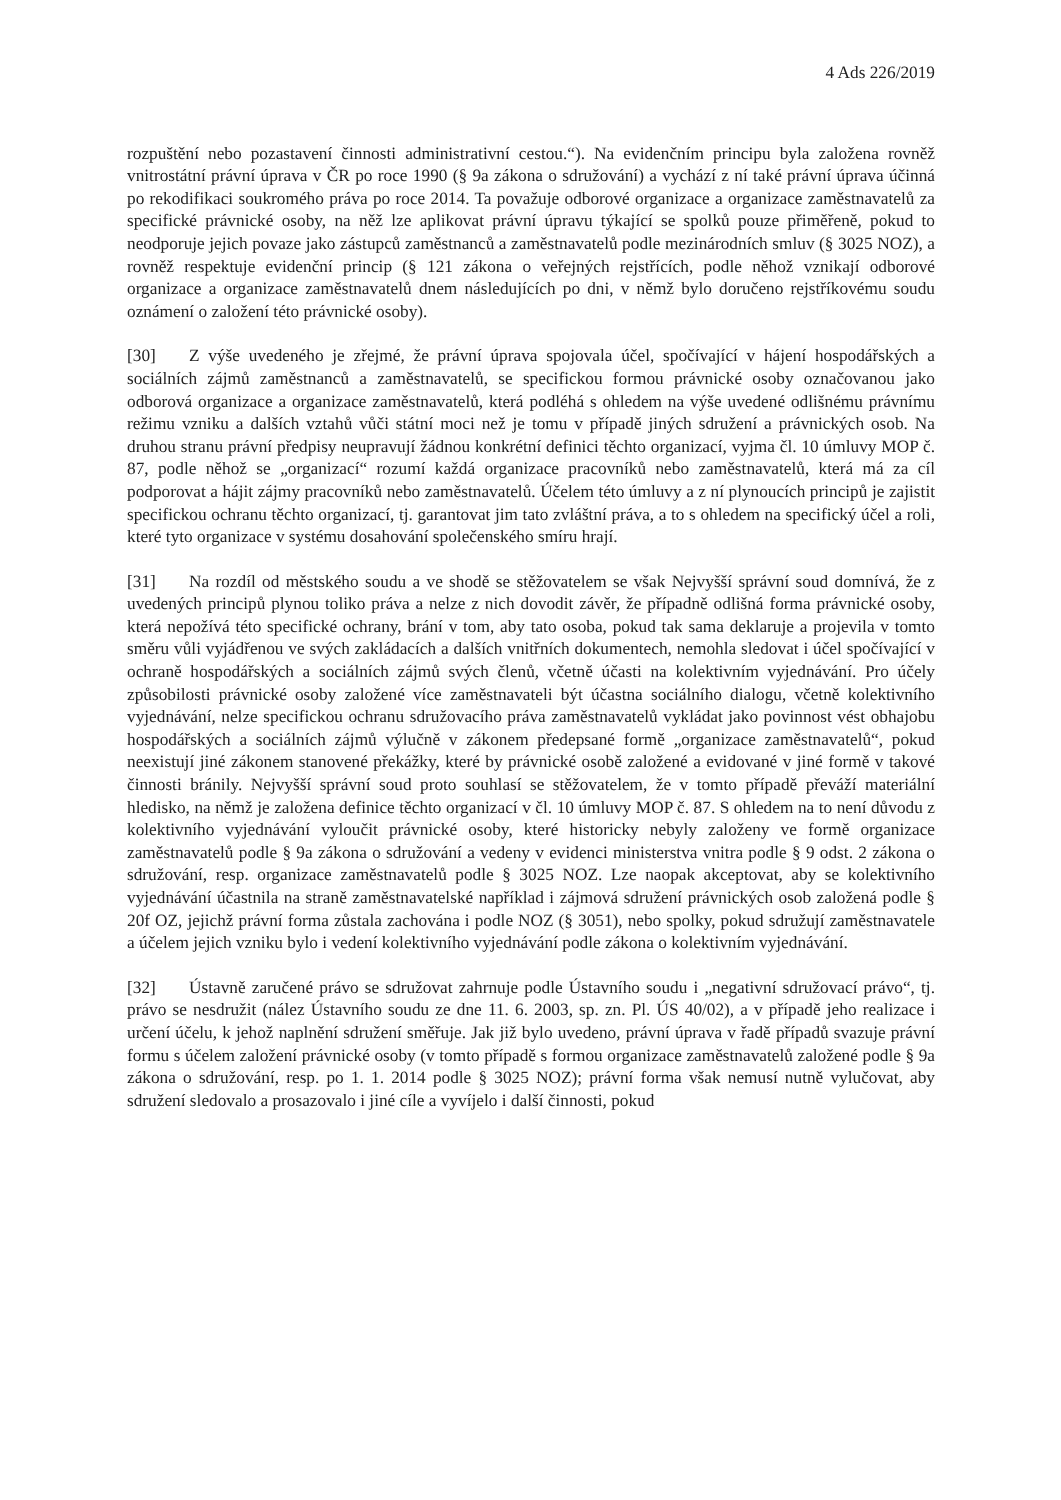4 Ads 226/2019
rozpuštění nebo pozastavení činnosti administrativní cestou.“). Na evidenčním principu byla založena rovněž vnitrostátní právní úprava v ČR po roce 1990 (§ 9a zákona o sdružování) a vychází z ní také právní úprava účinná po rekodifikaci soukromého práva po roce 2014. Ta považuje odborové organizace a organizace zaměstnavatelů za specifické právnické osoby, na něž lze aplikovat právní úpravu týkající se spolků pouze přiměřeně, pokud to neodporuje jejich povaze jako zástupců zaměstnanců a zaměstnavatelů podle mezinárodních smluv (§ 3025 NOZ), a rovněž respektuje evidenční princip (§ 121 zákona o veřejných rejstřících, podle něhož vznikají odborové organizace a organizace zaměstnavatelů dnem následujících po dni, v němž bylo doručeno rejstříkovému soudu oznámení o založení této právnické osoby).
[30] Z výše uvedeného je zřejmé, že právní úprava spojovala účel, spočívající v hájení hospodářských a sociálních zájmů zaměstnanců a zaměstnavatelů, se specifickou formou právnické osoby označovanou jako odborová organizace a organizace zaměstnavatelů, která podléhá s ohledem na výše uvedené odlišnému právnímu režimu vzniku a dalších vztahů vůči státní moci než je tomu v případě jiných sdružení a právnických osob. Na druhou stranu právní předpisy neupravují žádnou konkrétní definici těchto organizací, vyjma čl. 10 úmluvy MOP č. 87, podle něhož se „organizací“ rozumí každá organizace pracovníků nebo zaměstnavatelů, která má za cíl podporovat a hájit zájmy pracovníků nebo zaměstnavatelů. Účelem této úmluvy a z ní plynoucích principů je zajistit specifickou ochranu těchto organizací, tj. garantovat jim tato zvláštní práva, a to s ohledem na specifický účel a roli, které tyto organizace v systému dosahování společenského smíru hrají.
[31] Na rozdíl od městského soudu a ve shodě se stěžovatelem se však Nejvyšší správní soud domnívá, že z uvedených principů plynou toliko práva a nelze z nich dovodit závěr, že případně odlišná forma právnické osoby, která nepožívá této specifické ochrany, brání v tom, aby tato osoba, pokud tak sama deklaruje a projevila v tomto směru vůli vyjádřenou ve svých zakládacích a dalších vnitřních dokumentech, nemohla sledovat i účel spočívající v ochraně hospodářských a sociálních zájmů svých členů, včetně účasti na kolektivním vyjednávání. Pro účely způsobilosti právnické osoby založené více zaměstnavateli být účastna sociálního dialogu, včetně kolektivního vyjednávání, nelze specifickou ochranu sdružovacího práva zaměstnavatelů vykládat jako povinnost vést obhajobu hospodářských a sociálních zájmů výlučně v zákonem předepsané formě „organizace zaměstnavatelů“, pokud neexistují jiné zákonem stanovené překážky, které by právnické osobě založené a evidované v jiné formě v takové činnosti bránily. Nejvyšší správní soud proto souhlasí se stěžovatelem, že v tomto případě převáží materiální hledisko, na němž je založena definice těchto organizací v čl. 10 úmluvy MOP č. 87. S ohledem na to není důvodu z kolektivního vyjednávání vyloučit právnické osoby, které historicky nebyly založeny ve formě organizace zaměstnavatelů podle § 9a zákona o sdružování a vedeny v evidenci ministerstva vnitra podle § 9 odst. 2 zákona o sdružování, resp. organizace zaměstnavatelů podle § 3025 NOZ. Lze naopak akceptovat, aby se kolektivního vyjednávání účastnila na straně zaměstnavatelské například i zájmová sdružení právnických osob založená podle § 20f OZ, jejichž právní forma zůstala zachována i podle NOZ (§ 3051), nebo spolky, pokud sdružují zaměstnavatele a účelem jejich vzniku bylo i vedení kolektivního vyjednávání podle zákona o kolektivním vyjednávání.
[32] Ústavně zaručené právo se sdružovat zahrnuje podle Ústavního soudu i „negativní sdružovací právo“, tj. právo se nesdružit (nález Ústavního soudu ze dne 11. 6. 2003, sp. zn. Pl. ÚS 40/02), a v případě jeho realizace i určení účelu, k jehož naplnění sdružení směřuje. Jak již bylo uvedeno, právní úprava v řadě případů svazuje právní formu s účelem založení právnické osoby (v tomto případě s formou organizace zaměstnavatelů založené podle § 9a zákona o sdružování, resp. po 1. 1. 2014 podle § 3025 NOZ); právní forma však nemusí nutně vylučovat, aby sdružení sledovalo a prosazovalo i jiné cíle a vyvíjelo i další činnosti, pokud